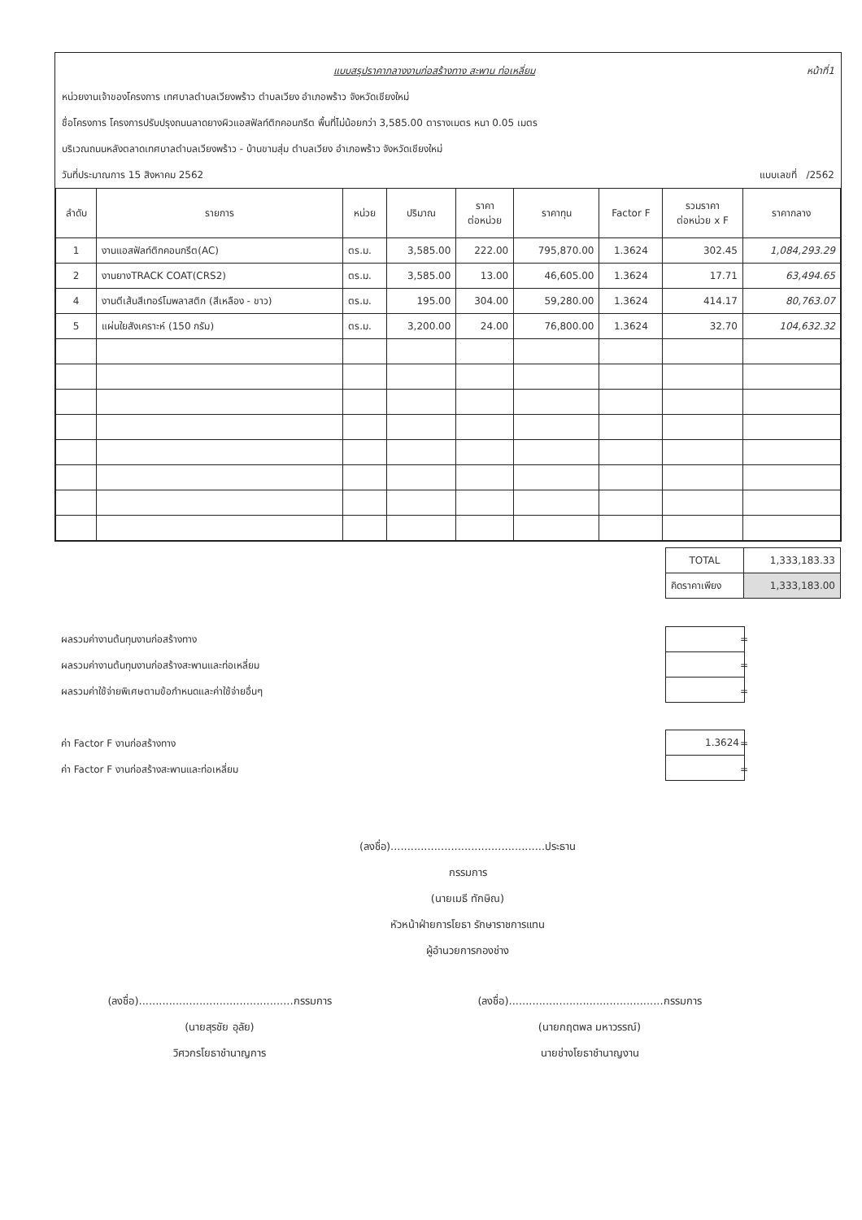แบบสรุปราคากลางงานก่อสร้างทาง สะพาน ท่อเหลี่ยม หน้าที่1
หน่วยงานเจ้าของโครงการ เทศบาลตำบลเวียงพร้าว ตำบลเวียง อำเภอพร้าว จังหวัดเชียงใหม่
ชื่อโครงการ โครงการปรับปรุงถนนลาดยางผิวแอสฟัลท์ติกคอนกรีต พื้นที่ไม่น้อยกว่า 3,585.00 ตารางเมตร หนา 0.05 เมตร
บริเวณถนนหลังตลาดเทศบาลตำบลเวียงพร้าว - บ้านขามสุ่ม ตำบลเวียง อำเภอพร้าว จังหวัดเชียงใหม่
วันที่ประมาณการ 15 สิงหาคม 2562 แบบเลขที่ /2562
| ลำดับ | รายการ | หน่วย | ปริมาณ | ราคา ต่อหน่วย | ราคาทุน | Factor F | รวมราคา ต่อหน่วย x F | ราคากลาง |
| --- | --- | --- | --- | --- | --- | --- | --- | --- |
| 1 | งานแอสฟัลท์ติกคอนกรีต(AC) | ตร.ม. | 3,585.00 | 222.00 | 795,870.00 | 1.3624 | 302.45 | 1,084,293.29 |
| 2 | งานยางTRACK COAT(CRS2) | ตร.ม. | 3,585.00 | 13.00 | 46,605.00 | 1.3624 | 17.71 | 63,494.65 |
| 4 | งานตีเส้นสีเทอร์โมพลาสติก (สีเหลือง - ขาว) | ตร.ม. | 195.00 | 304.00 | 59,280.00 | 1.3624 | 414.17 | 80,763.07 |
| 5 | แผ่นใยสังเคราะห์ (150 กรัม) | ตร.ม. | 3,200.00 | 24.00 | 76,800.00 | 1.3624 | 32.70 | 104,632.32 |
| TOTAL | 1,333,183.33 |
| คิดราคาเพียง | 1,333,183.00 |
ผลรวมค่างานต้นทุนงานก่อสร้างทาง =
ผลรวมค่างานต้นทุนงานก่อสร้างสะพานและท่อเหลี่ยม =
ผลรวมค่าใช้จ่ายพิเศษตามข้อกำหนดและค่าใช้จ่ายอื่นๆ =
ค่า Factor F งานก่อสร้างทาง =
ค่า Factor F งานก่อสร้างสะพานและท่อเหลี่ยม =
| 1.3624 |
(ลงชื่อ)..............................................ประธานกรรมการ
(นายเมธี ทักษิณ)
หัวหน้าฝ่ายการโยธา รักษาราชการแทน
ผู้อำนวยการกองช่าง
(ลงชื่อ)..............................................กรรมการ
(นายสุรชัย อุลัย)
วิศวกรโยธาชำนาญการ
(ลงชื่อ)..............................................กรรมการ
(นายกฤตพล มหาวรรณ์)
นายช่างโยธาชำนาญงาน